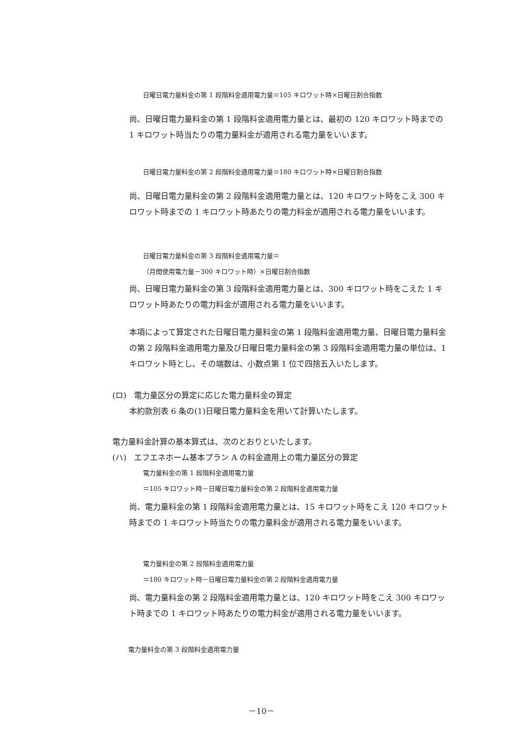日曜日電力量料金の第 1 段階料金適用電力量＝105 キロワット時×日曜日割合指数
尚、日曜日電力量料金の第 1 段階料金適用電力量とは、最初の 120 キロワット時までの 1 キロワット時当たりの電力量料金が適用される電力量をいいます。
日曜日電力量料金の第 2 段階料金適用電力量＝180 キロワット時×日曜日割合指数
尚、日曜日電力量料金の第 2 段階料金適用電力量とは、120 キロワット時をこえ 300 キロワット時までの 1 キロワット時あたりの電力料金が適用される電力量をいいます。
日曜日電力量料金の第 3 段階料金適用電力量＝
（月間使用電力量－300 キロワット時）×日曜日割合指数
尚、日曜日電力量料金の第 3 段階料金適用電力量とは、300 キロワット時をこえた 1 キロワット時あたりの電力料金が適用される電力量をいいます。
本項によって算定された日曜日電力量料金の第 1 段階料金適用電力量、日曜日電力量料金の第 2 段階料金適用電力量及び日曜日電力量料金の第 3 段階料金適用電力量の単位は、1 キロワット時とし、その端数は、小数点第 1 位で四捨五入いたします。
(ロ)　電力量区分の算定に応じた電力量料金の算定
本約款別表 6 条の(1)日曜日電力量料金を用いて計算いたします。
電力量料金計算の基本算式は、次のとおりといたします。
(ハ)　エフエネホーム基本プラン A の料金適用上の電力量区分の算定
電力量料金の第 1 段階料金適用電力量
＝105 キロワット時－日曜日電力量料金の第 2 段階料金適用電力量
尚、電力量料金の第 1 段階料金適用電力量とは、15 キロワット時をこえ 120 キロワット時までの 1 キロワット時当たりの電力量料金が適用される電力量をいいます。
電力量料金の第 2 段階料金適用電力量
＝180 キロワット時－日曜日電力量料金の第 2 段階料金適用電力量
尚、電力量料金の第 2 段階料金適用電力量とは、120 キロワット時をこえ 300 キロワット時までの 1 キロワット時あたりの電力料金が適用される電力量をいいます。
電力量料金の第 3 段階料金適用電力量
－10－